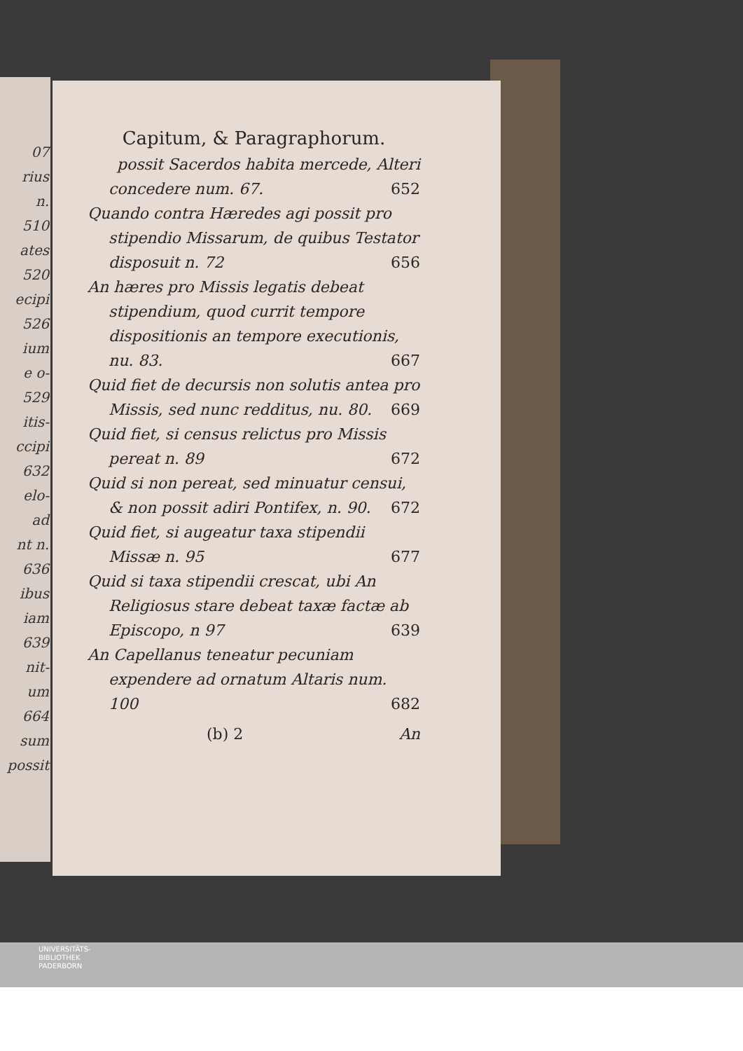07
rius
n.
510
ates
520
ecipi
526
ium
e o-
529
itis-
ccipi
632
elo-
ad
nt n.
636
ibus
iam
639
nit-
um
664
sum
possit
Capitum, & Paragraphorum.
possit Sacerdos habita mercede, Alteri concedere num. 67. 652
Quando contra Hæredes agi possit pro stipendio Missarum, de quibus Testator disposuit n. 72 656
An hæres pro Missis legatis debeat stipendium, quod currit tempore dispositionis an tempore executionis, nu. 83. 667
Quid fiet de decursis non solutis antea pro Missis, sed nunc redditus, nu. 80. 669
Quid fiet, si census relictus pro Missis pereat n. 89 672
Quid si non pereat, sed minuatur censui, & non possit adiri Pontifex, n. 90. 672
Quid fiet, si augeatur taxa stipendii Missæ n. 95 677
Quid si taxa stipendii crescat, ubi An Religiosus stare debeat taxæ factæ ab Episcopo, n 97 639
An Capellanus teneatur pecuniam expendere ad ornatum Altaris num. 100 682
(b) 2 An
UNIVERSITÄTS-
BIBLIOTHEK
PADERBORN